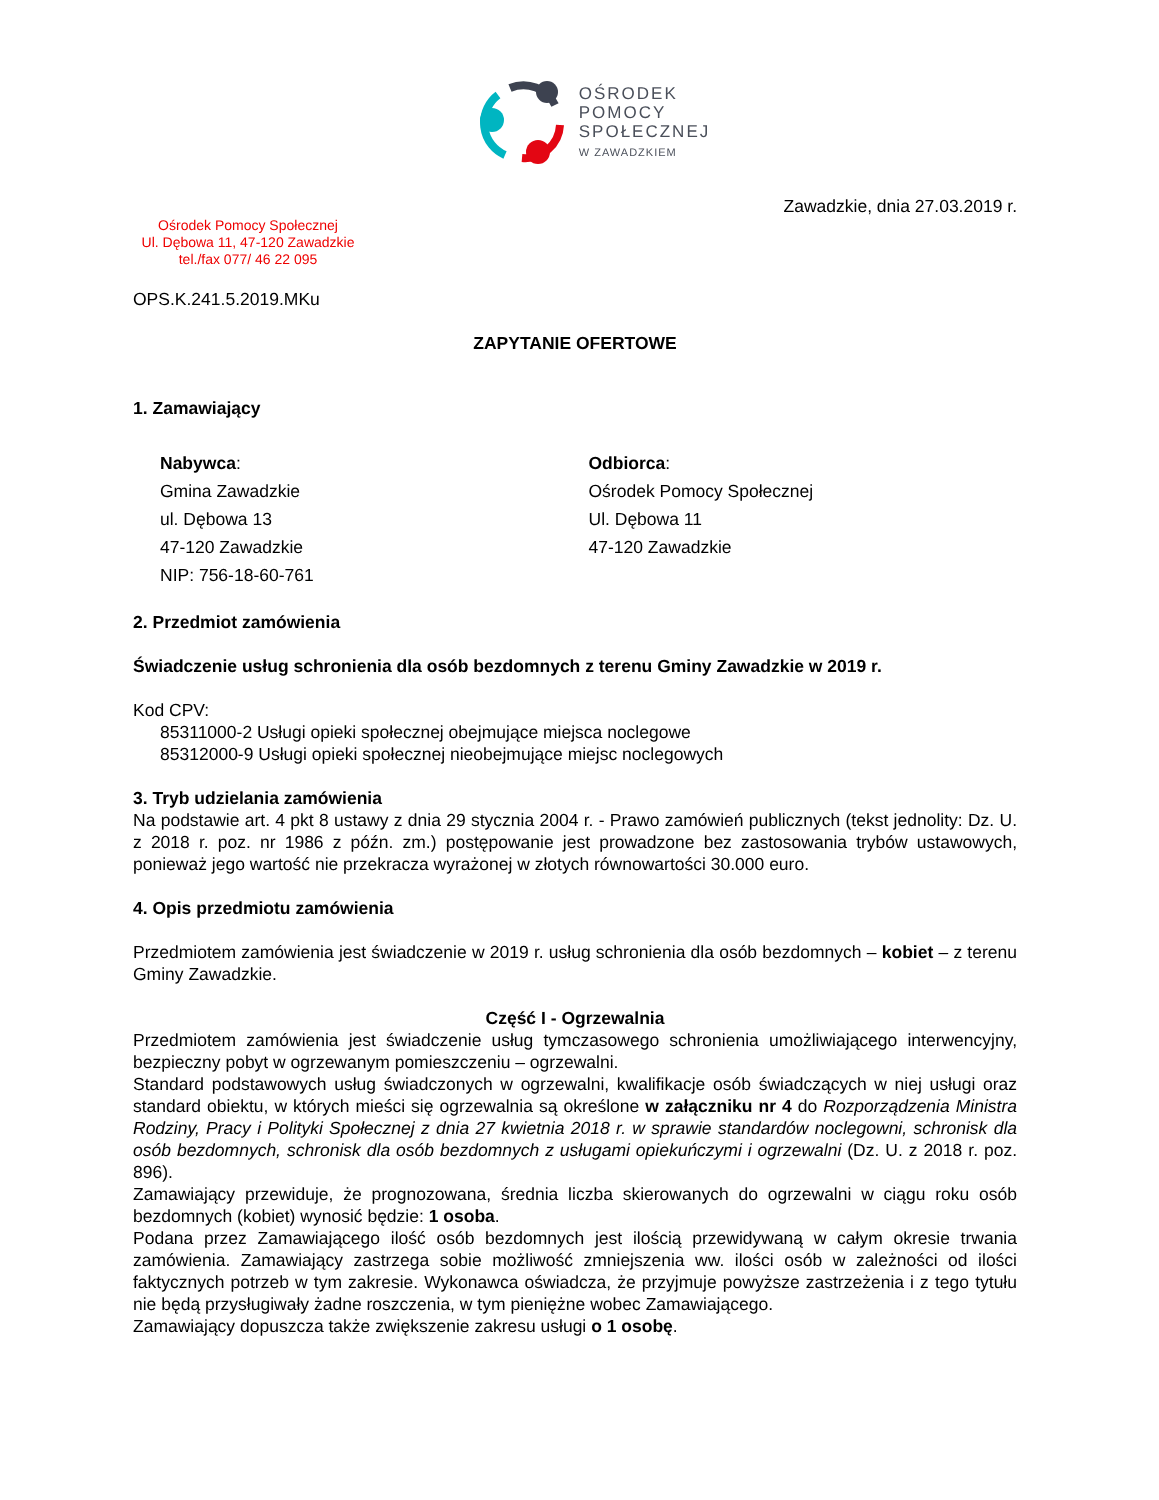OŚRODEK
POMOCY
SPOŁECZNEJ
W ZAWADZKIEM
Zawadzkie, dnia 27.03.2019 r.
Ośrodek Pomocy Społecznej
Ul. Dębowa 11, 47-120 Zawadzkie
tel./fax 077/ 46 22 095
OPS.K.241.5.2019.MKu
ZAPYTANIE OFERTOWE
1. Zamawiający
Nabywca:
Gmina Zawadzkie
ul. Dębowa 13
47-120 Zawadzkie
NIP: 756-18-60-761
Odbiorca:
Ośrodek Pomocy Społecznej
Ul. Dębowa 11
47-120 Zawadzkie
2. Przedmiot zamówienia
Świadczenie usług schronienia dla osób bezdomnych z terenu Gminy Zawadzkie w 2019 r.
Kod CPV:
85311000-2 Usługi opieki społecznej obejmujące miejsca noclegowe
85312000-9 Usługi opieki społecznej nieobejmujące miejsc noclegowych
3. Tryb udzielania zamówienia
Na podstawie art. 4 pkt 8 ustawy z dnia 29 stycznia 2004 r. - Prawo zamówień publicznych (tekst jednolity: Dz. U. z 2018 r. poz. nr 1986 z późn. zm.) postępowanie jest prowadzone bez zastosowania trybów ustawowych, ponieważ jego wartość nie przekracza wyrażonej w złotych równowartości 30.000 euro.
4. Opis przedmiotu zamówienia
Przedmiotem zamówienia jest świadczenie w 2019 r. usług schronienia dla osób bezdomnych – kobiet – z terenu Gminy Zawadzkie.
Część I - Ogrzewalnia
Przedmiotem zamówienia jest świadczenie usług tymczasowego schronienia umożliwiającego interwencyjny, bezpieczny pobyt w ogrzewanym pomieszczeniu – ogrzewalni.
Standard podstawowych usług świadczonych w ogrzewalni, kwalifikacje osób świadczących w niej usługi oraz standard obiektu, w których mieści się ogrzewalnia są określone w załączniku nr 4 do Rozporządzenia Ministra Rodziny, Pracy i Polityki Społecznej z dnia 27 kwietnia 2018 r. w sprawie standardów noclegowni, schronisk dla osób bezdomnych, schronisk dla osób bezdomnych z usługami opiekuńczymi i ogrzewalni (Dz. U. z 2018 r. poz. 896).
Zamawiający przewiduje, że prognozowana, średnia liczba skierowanych do ogrzewalni w ciągu roku osób bezdomnych (kobiet) wynosić będzie: 1 osoba.
Podana przez Zamawiającego ilość osób bezdomnych jest ilością przewidywaną w całym okresie trwania zamówienia. Zamawiający zastrzega sobie możliwość zmniejszenia ww. ilości osób w zależności od ilości faktycznych potrzeb w tym zakresie. Wykonawca oświadcza, że przyjmuje powyższe zastrzeżenia i z tego tytułu nie będą przysługiwały żadne roszczenia, w tym pieniężne wobec Zamawiającego.
Zamawiający dopuszcza także zwiększenie zakresu usługi o 1 osobę.